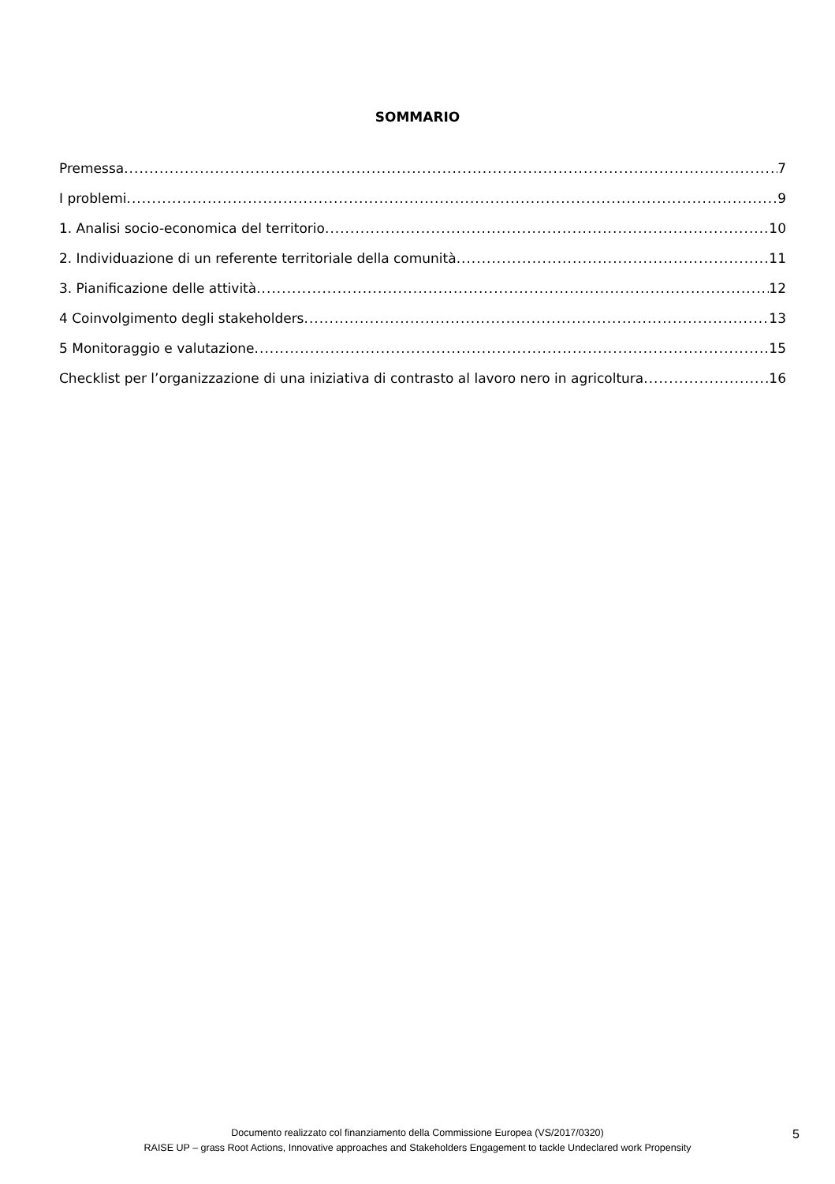SOMMARIO
Premessa 7
I problemi 9
1. Analisi socio-economica del territorio 10
2. Individuazione di un referente territoriale della comunità 11
3. Pianificazione delle attività 12
4 Coinvolgimento degli stakeholders 13
5 Monitoraggio e valutazione 15
Checklist per l’organizzazione di una iniziativa di contrasto al lavoro nero in agricoltura 16
Documento realizzato col finanziamento della Commissione Europea (VS/2017/0320)
RAISE UP – grass Root Actions, Innovative approaches and Stakeholders Engagement to tackle Undeclared work Propensity
5